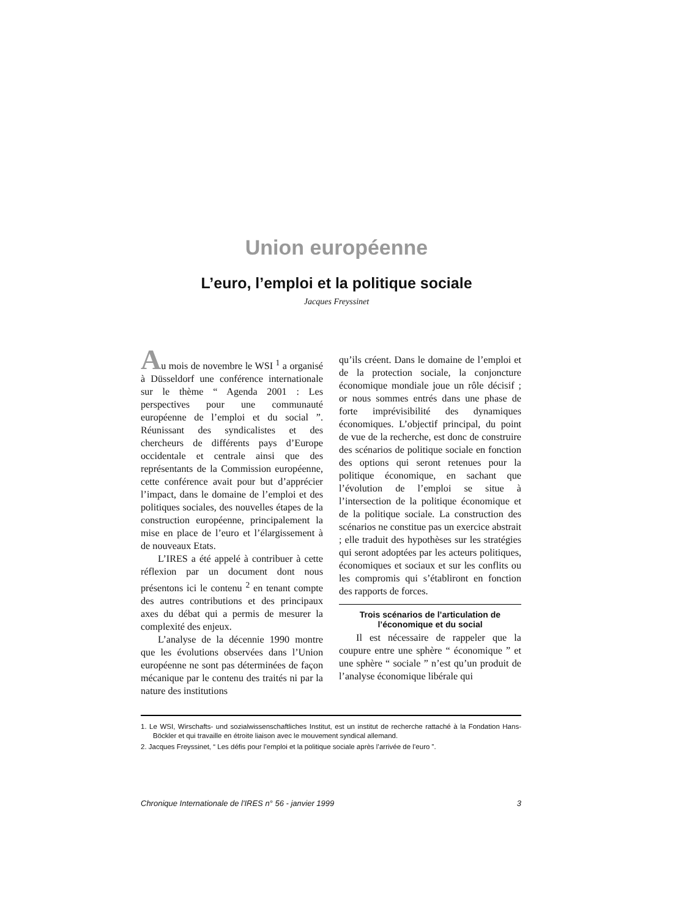Union européenne
L’euro, l’emploi et la politique sociale
Jacques Freyssinet
Au mois de novembre le WSI <sup>1</sup> a organisé à Düsseldorf une conférence internationale sur le thème “ Agenda 2001 : Les perspectives pour une communauté européenne de l’emploi et du social ”. Réunissant des syndicalistes et des chercheurs de différents pays d’Europe occidentale et centrale ainsi que des représentants de la Commission européenne, cette conférence avait pour but d’apprécier l’impact, dans le domaine de l’emploi et des politiques sociales, des nouvelles étapes de la construction européenne, principalement la mise en place de l’euro et l’élargissement à de nouveaux Etats.
L’IRES a été appelé à contribuer à cette réflexion par un document dont nous présentons ici le contenu <sup>2</sup> en tenant compte des autres contributions et des principaux axes du débat qui a permis de mesurer la complexité des enjeux.
L’analyse de la décennie 1990 montre que les évolutions observées dans l’Union européenne ne sont pas déterminées de façon mécanique par le contenu des traités ni par la nature des institutions
qu’ils créent. Dans le domaine de l’emploi et de la protection sociale, la conjoncture économique mondiale joue un rôle décisif ; or nous sommes entrés dans une phase de forte imprévisibilité des dynamiques économiques. L’objectif principal, du point de vue de la recherche, est donc de construire des scénarios de politique sociale en fonction des options qui seront retenues pour la politique économique, en sachant que l’évolution de l’emploi se situe à l’intersection de la politique économique et de la politique sociale. La construction des scénarios ne constitue pas un exercice abstrait ; elle traduit des hypothèses sur les stratégies qui seront adoptées par les acteurs politiques, économiques et sociaux et sur les conflits ou les compromis qui s’établiront en fonction des rapports de forces.
Trois scénarios de l’articulation de l’économique et du social
Il est nécessaire de rappeler que la coupure entre une sphère “ économique ” et une sphère “ sociale ” n’est qu’un produit de l’analyse économique libérale qui
1. Le WSI, Wirschafts- und sozialwissenschaftliches Institut, est un institut de recherche rattaché à la Fondation Hans-Böckler et qui travaille en étroite liaison avec le mouvement syndical allemand.
2. Jacques Freyssinet, “ Les défis pour l’emploi et la politique sociale après l’arrivée de l’euro ”.
Chronique Internationale de l'IRES n° 56 - janvier 1999 3